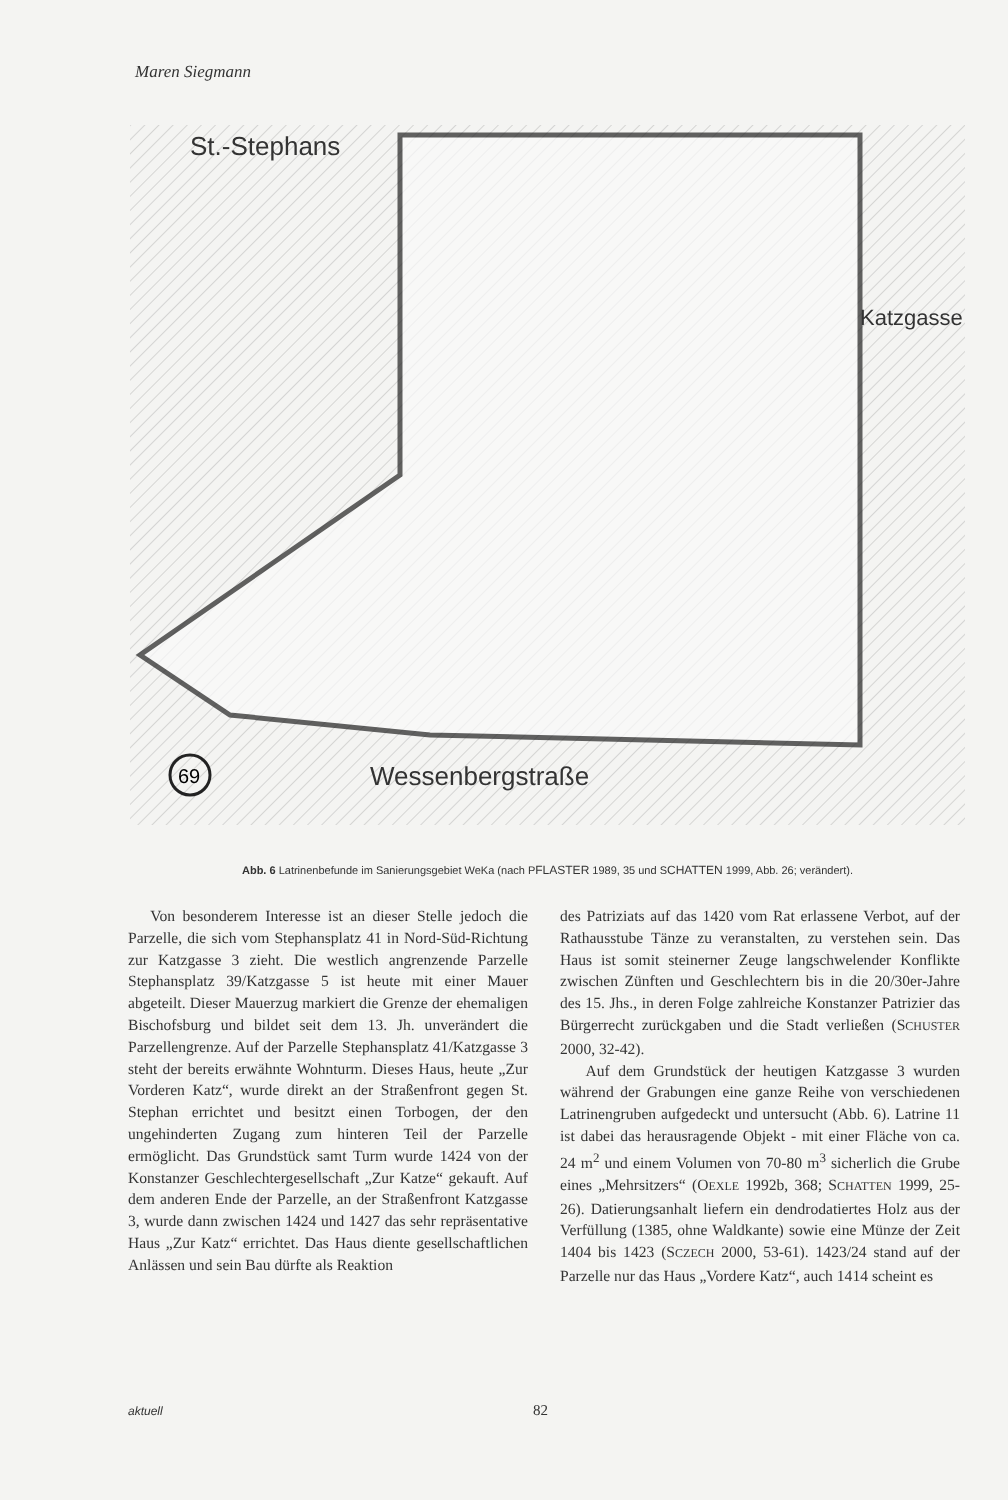Maren Siegmann
Wessenbergstraße
St.-Stephans
Katzgasse
69
Abb. 6 Latrinenbefunde im Sanierungsgebiet WeKa (nach PFLASTER 1989, 35 und SCHATTEN 1999, Abb. 26; verändert).
Von besonderem Interesse ist an dieser Stelle jedoch die Parzelle, die sich vom Stephansplatz 41 in Nord-Süd-Richtung zur Katzgasse 3 zieht. Die westlich angrenzende Parzelle Stephansplatz 39/Katzgasse 5 ist heute mit einer Mauer abgeteilt. Dieser Mauerzug markiert die Grenze der ehemaligen Bischofsburg und bildet seit dem 13. Jh. unverändert die Parzellengrenze. Auf der Parzelle Stephansplatz 41/Katzgasse 3 steht der bereits erwähnte Wohnturm. Dieses Haus, heute „Zur Vorderen Katz“, wurde direkt an der Straßenfront gegen St. Stephan errichtet und besitzt einen Torbogen, der den ungehinderten Zugang zum hinteren Teil der Parzelle ermöglicht. Das Grundstück samt Turm wurde 1424 von der Konstanzer Geschlechtergesellschaft „Zur Katze“ gekauft. Auf dem anderen Ende der Parzelle, an der Straßenfront Katzgasse 3, wurde dann zwischen 1424 und 1427 das sehr repräsentative Haus „Zur Katz“ errichtet. Das Haus diente gesellschaftlichen Anlässen und sein Bau dürfte als Reaktion
des Patriziats auf das 1420 vom Rat erlassene Verbot, auf der Rathausstube Tänze zu veranstalten, zu verstehen sein. Das Haus ist somit steinerner Zeuge langschwelender Konflikte zwischen Zünften und Geschlechtern bis in die 20/30er-Jahre des 15. Jhs., in deren Folge zahlreiche Konstanzer Patrizier das Bürgerrecht zurückgaben und die Stadt verließen (SCHUSTER 2000, 32-42).
Auf dem Grundstück der heutigen Katzgasse 3 wurden während der Grabungen eine ganze Reihe von verschiedenen Latrinengruben aufgedeckt und untersucht (Abb. 6). Latrine 11 ist dabei das herausragende Objekt - mit einer Fläche von ca. 24 m<sup>2</sup> und einem Volumen von 70-80 m<sup>3</sup> sicherlich die Grube eines „Mehrsitzers“ (OEXLE 1992b, 368; SCHATTEN 1999, 25-26). Datierungsanhalt liefern ein dendrodatiertes Holz aus der Verfüllung (1385, ohne Waldkante) sowie eine Münze der Zeit 1404 bis 1423 (SCZECH 2000, 53-61). 1423/24 stand auf der Parzelle nur das Haus „Vordere Katz“, auch 1414 scheint es
aktuell 82